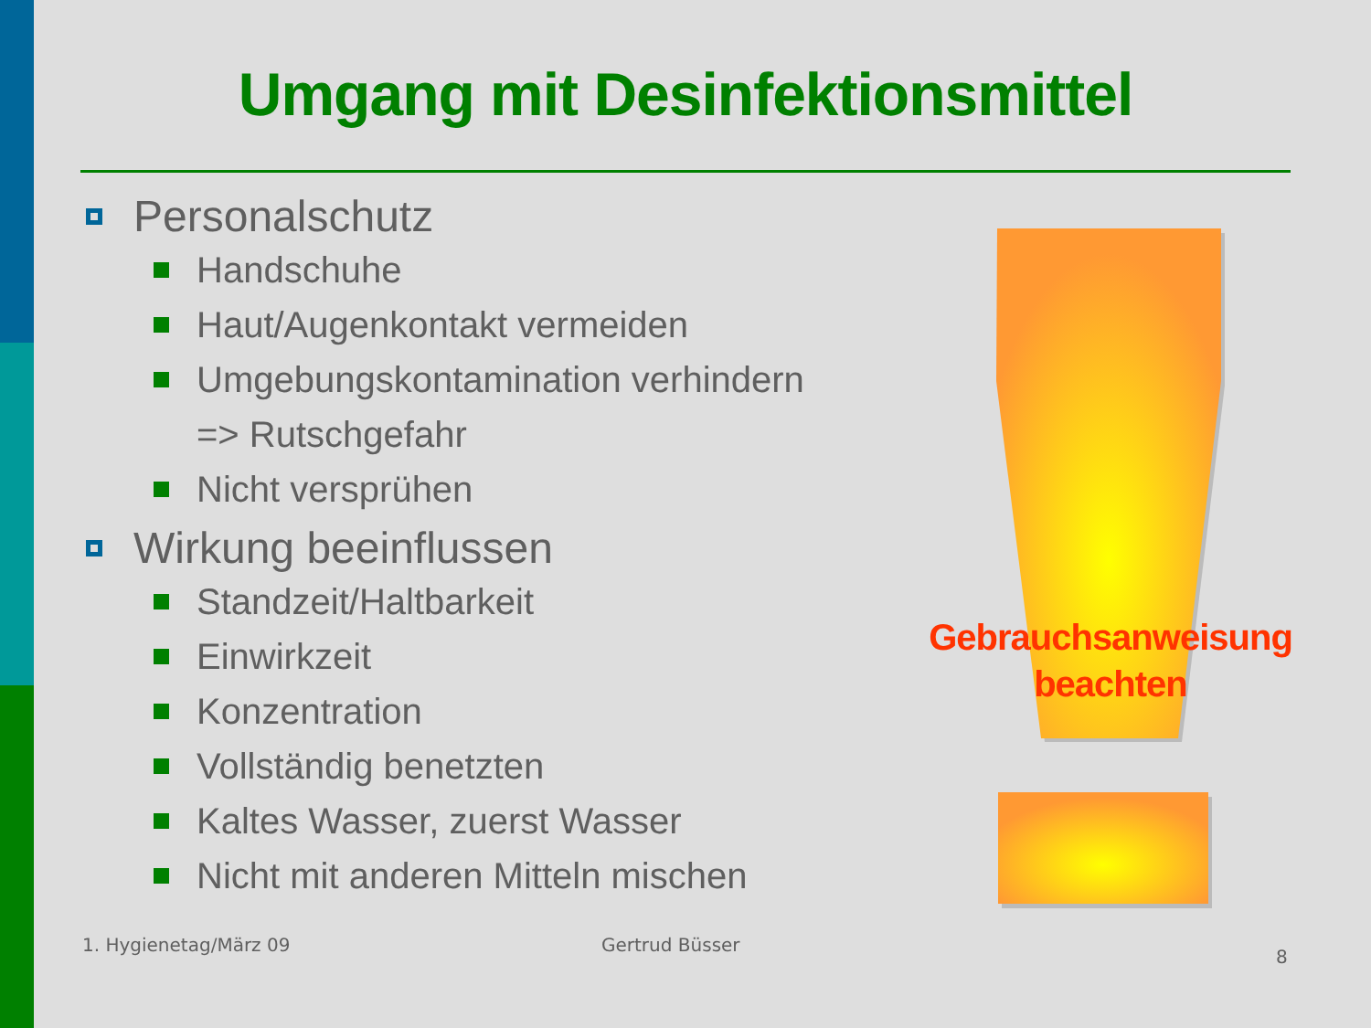Umgang mit Desinfektionsmittel
Personalschutz
Handschuhe
Haut/Augenkontakt vermeiden
Umgebungskontamination verhindern
=> Rutschgefahr
Nicht versprühen
Wirkung beeinflussen
Standzeit/Haltbarkeit
Einwirkzeit
Konzentration
Vollständig benetzten
Kaltes Wasser, zuerst Wasser
Nicht mit anderen Mitteln mischen
Gebrauchsanweisung beachten
1. Hygienetag/März 09 Gertrud Büsser
8